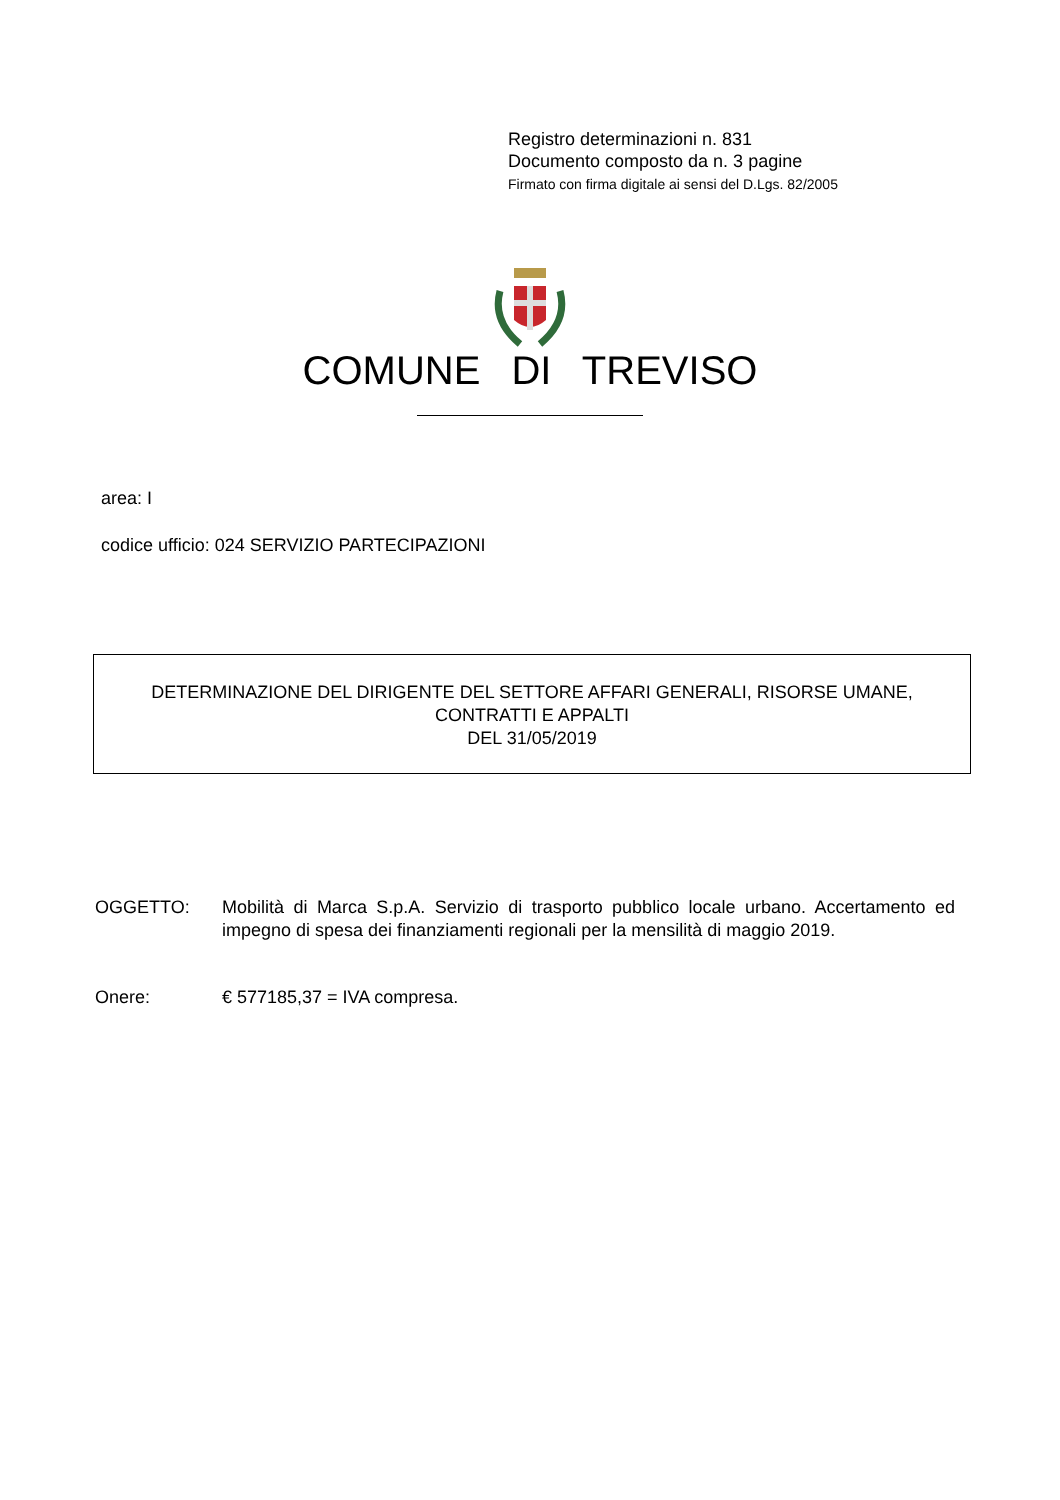Registro determinazioni n. 831
Documento composto da n. 3 pagine
Firmato con firma digitale ai sensi del D.Lgs. 82/2005
COMUNE DI TREVISO
area: I
codice ufficio: 024 SERVIZIO PARTECIPAZIONI
DETERMINAZIONE DEL DIRIGENTE DEL SETTORE AFFARI GENERALI, RISORSE UMANE,
CONTRATTI E APPALTI
DEL 31/05/2019
OGGETTO: Mobilità di Marca S.p.A. Servizio di trasporto pubblico locale urbano. Accertamento ed impegno di spesa dei finanziamenti regionali per la mensilità di maggio 2019.
Onere: € 577185,37 = IVA compresa.